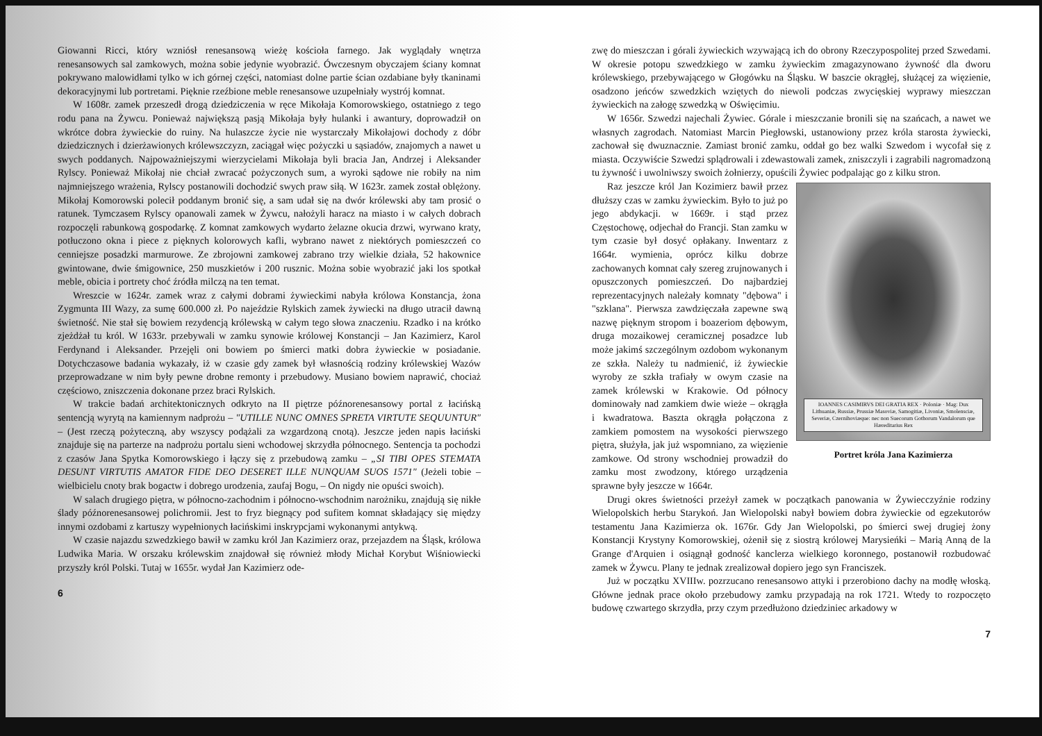Giowanni Ricci, który wzniósł renesansową wieżę kościoła farnego. Jak wyglądały wnętrza renesansowych sal zamkowych, można sobie jedynie wyobrazić. Ówczesnym obyczajem ściany komnat pokrywano malowidłami tylko w ich górnej części, natomiast dolne partie ścian ozdabiane były tkaninami dekoracyjnymi lub portretami. Pięknie rzeźbione meble renesansowe uzupełniały wystrój komnat.
W 1608r. zamek przeszedł drogą dziedziczenia w ręce Mikołaja Komorowskiego, ostatniego z tego rodu pana na Żywcu. Ponieważ największą pasją Mikołaja były hulanki i awantury, doprowadził on wkrótce dobra żywieckie do ruiny. Na hulaszcze życie nie wystarczały Mikołajowi dochody z dóbr dziedzicznych i dzierżawionych królewszczyzn, zaciągał więc pożyczki u sąsiadów, znajomych a nawet u swych poddanych. Najpoważniejszymi wierzycielami Mikołaja byli bracia Jan, Andrzej i Aleksander Rylscy. Ponieważ Mikołaj nie chciał zwracać pożyczonych sum, a wyroki sądowe nie robiły na nim najmniejszego wrażenia, Rylscy postanowili dochodzić swych praw siłą. W 1623r. zamek został oblężony. Mikołaj Komorowski polecił poddanym bronić się, a sam udał się na dwór królewski aby tam prosić o ratunek. Tymczasem Rylscy opanowali zamek w Żywcu, nałożyli haracz na miasto i w całych dobrach rozpoczęli rabunkową gospodarkę. Z komnat zamkowych wydarto żelazne okucia drzwi, wyrwano kraty, potłuczono okna i piece z pięknych kolorowych kafli, wybrano nawet z niektórych pomieszczeń co cenniejsze posadzki marmurowe. Ze zbrojowni zamkowej zabrano trzy wielkie działa, 52 hakownice gwintowane, dwie śmigownice, 250 muszkietów i 200 rusznic. Można sobie wyobrazić jaki los spotkał meble, obicia i portrety choć źródła milczą na ten temat.
Wreszcie w 1624r. zamek wraz z całymi dobrami żywieckimi nabyła królowa Konstancja, żona Zygmunta III Wazy, za sumę 600.000 zł. Po najeździe Rylskich zamek żywiecki na długo utracił dawną świetność. Nie stał się bowiem rezydencją królewską w całym tego słowa znaczeniu. Rzadko i na krótko zjeżdżał tu król. W 1633r. przebywali w zamku synowie królowej Konstancji – Jan Kazimierz, Karol Ferdynand i Aleksander. Przejęli oni bowiem po śmierci matki dobra żywieckie w posiadanie. Dotychczasowe badania wykazały, iż w czasie gdy zamek był własnością rodziny królewskiej Wazów przeprowadzane w nim były pewne drobne remonty i przebudowy. Musiano bowiem naprawić, chociaż częściowo, zniszczenia dokonane przez braci Rylskich.
W trakcie badań architektonicznych odkryto na II piętrze późnorenesansowy portal z łacińską sentencją wyrytą na kamiennym nadprożu – "UTILLE NUNC OMNES SPRETA VIRTUTE SEQUUNTUR" – (Jest rzeczą pożyteczną, aby wszyscy podążali za wzgardzoną cnotą). Jeszcze jeden napis łaciński znajduje się na parterze na nadprożu portalu sieni wchodowej skrzydła północnego. Sentencja ta pochodzi z czasów Jana Spytka Komorowskiego i łączy się z przebudową zamku – „SI TIBI OPES STEMATA DESUNT VIRTUTIS AMATOR FIDE DEO DESERET ILLE NUNQUAM SUOS 1571" (Jeżeli tobie – wielbicielu cnoty brak bogactw i dobrego urodzenia, zaufaj Bogu, – On nigdy nie opuści swoich).
W salach drugiego piętra, w północno-zachodnim i północno-wschodnim narożniku, znajdują się nikłe ślady późnorenesansowej polichromii. Jest to fryz biegnący pod sufitem komnat składający się między innymi ozdobami z kartuszy wypełnionych łacińskimi inskrypcjami wykonanymi antykwą.
W czasie najazdu szwedzkiego bawił w zamku król Jan Kazimierz oraz, przejazdem na Śląsk, królowa Ludwika Maria. W orszaku królewskim znajdował się również młody Michał Korybut Wiśniowiecki przyszły król Polski. Tutaj w 1655r. wydał Jan Kazimierz ode-
6
zwę do mieszczan i górali żywieckich wzywającą ich do obrony Rzeczypospolitej przed Szwedami. W okresie potopu szwedzkiego w zamku żywieckim zmagazynowano żywność dla dworu królewskiego, przebywającego w Głogówku na Śląsku. W baszcie okrągłej, służącej za więzienie, osadzono jeńców szwedzkich wziętych do niewoli podczas zwycięskiej wyprawy mieszczan żywieckich na załogę szwedzką w Oświęcimiu.
W 1656r. Szwedzi najechali Żywiec. Górale i mieszczanie bronili się na szańcach, a nawet we własnych zagrodach. Natomiast Marcin Piegłowski, ustanowiony przez króla starosta żywiecki, zachował się dwuznacznie. Zamiast bronić zamku, oddał go bez walki Szwedom i wycofał się z miasta. Oczywiście Szwedzi splądrowali i zdewastowali zamek, zniszczyli i zagrabili nagromadzoną tu żywność i uwolniwszy swoich żołnierzy, opuścili Żywiec podpalając go z kilku stron.
IOANNES CASIMIRVS DEI GRATIA REX · Poloniæ · Mag: Dux Lithuaniæ, Russiæ, Prussiæ Masoviæ, Samogitiæ, Livoniæ, Smolensciæ, Severiæ, Czernihoviæque: nec non Suecorum Gothorum Vandalorum que Hæreditarius Rex
Portret króla Jana Kazimierza
Raz jeszcze król Jan Kozimierz bawił przez dłuższy czas w zamku żywieckim. Było to już po jego abdykacji. w 1669r. i stąd przez Częstochowę, odjechał do Francji. Stan zamku w tym czasie był dosyć opłakany. Inwentarz z 1664r. wymienia, oprócz kilku dobrze zachowanych komnat cały szereg zrujnowanych i opuszczonych pomieszczeń. Do najbardziej reprezentacyjnych należały komnaty "dębowa" i "szklana". Pierwsza zawdzięczała zapewne swą nazwę pięknym stropom i boazeriom dębowym, druga mozaikowej ceramicznej posadzce lub może jakimś szczególnym ozdobom wykonanym ze szkła. Należy tu nadmienić, iż żywieckie wyroby ze szkła trafiały w owym czasie na zamek królewski w Krakowie. Od północy dominowały nad zamkiem dwie wieże – okrągła i kwadratowa. Baszta okrągła połączona z zamkiem pomostem na wysokości pierwszego piętra, służyła, jak już wspomniano, za więzienie zamkowe. Od strony wschodniej prowadził do zamku most zwodzony, którego urządzenia sprawne były jeszcze w 1664r.
Drugi okres świetności przeżył zamek w początkach panowania w Żywiecczyźnie rodziny Wielopolskich herbu Starykoń. Jan Wielopolski nabył bowiem dobra żywieckie od egzekutorów testamentu Jana Kazimierza ok. 1676r. Gdy Jan Wielopolski, po śmierci swej drugiej żony Konstancji Krystyny Komorowskiej, ożenił się z siostrą królowej Marysieńki – Marią Anną de la Grange d'Arquien i osiągnął godność kanclerza wielkiego koronnego, postanowił rozbudować zamek w Żywcu. Plany te jednak zrealizował dopiero jego syn Franciszek.
Już w początku XVIIIw. pozrzucano renesansowo attyki i przerobiono dachy na modłę włoską. Główne jednak prace około przebudowy zamku przypadają na rok 1721. Wtedy to rozpoczęto budowę czwartego skrzydła, przy czym przedłużono dziedziniec arkadowy w
7